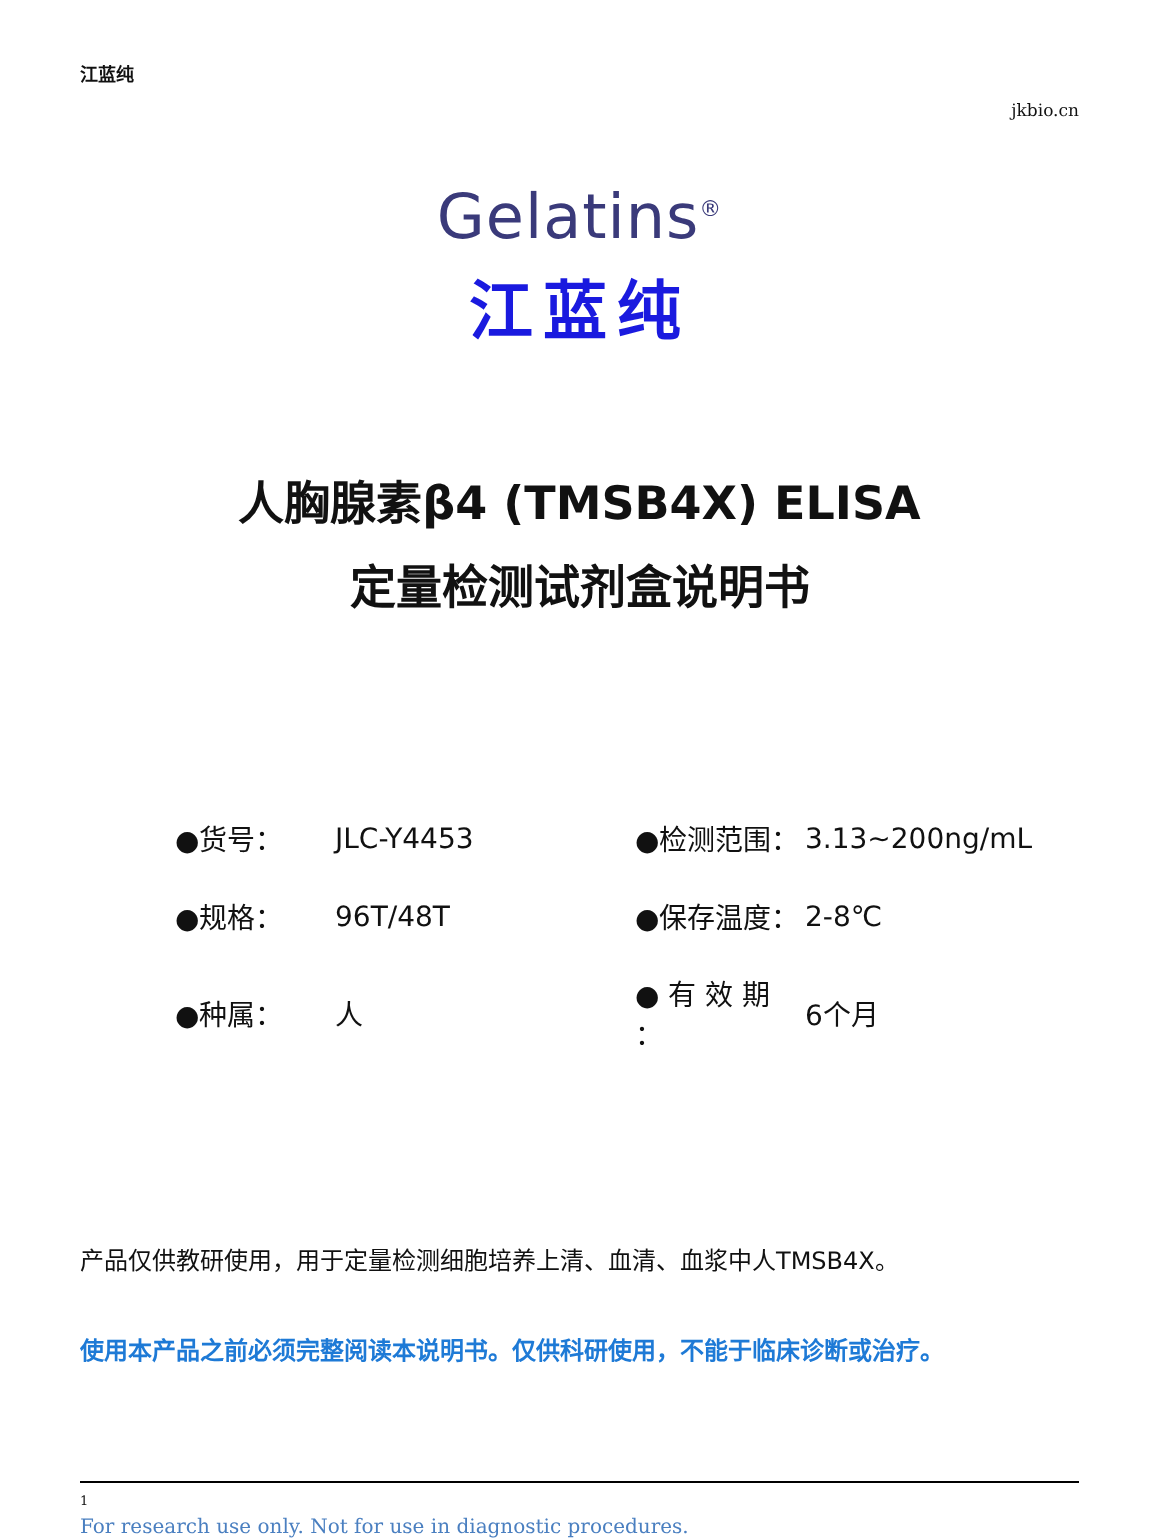江蓝纯
jkbio.cn
Gelatins<sup>®</sup>
江蓝纯
人胸腺素β4 (TMSB4X) ELISA
定量检测试剂盒说明书
| ●货号： | JLC-Y4453 | ●检测范围： | 3.13~200ng/mL |
| ●规格： | 96T/48T | ●保存温度： | 2-8℃ |
| ●种属： | 人 | ● 有 效 期 ： | 6个月 |
产品仅供教研使用，用于定量检测细胞培养上清、血清、血浆中人TMSB4X。
使用本产品之前必须完整阅读本说明书。仅供科研使用，不能于临床诊断或治疗。
1
For research use only. Not for use in diagnostic procedures.